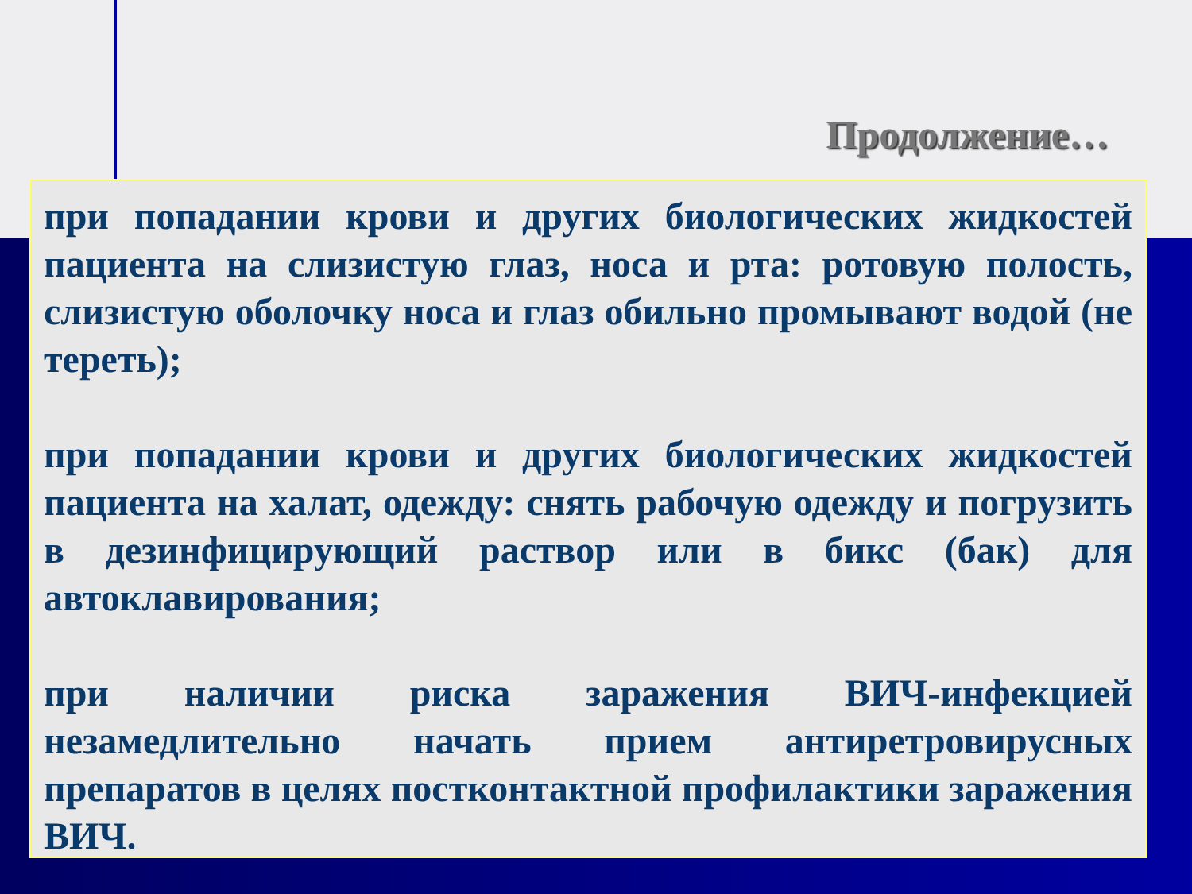Продолжение…
при попадании крови и других биологических жидкостей пациента на слизистую глаз, носа и рта: ротовую полость, слизистую оболочку носа и глаз обильно промывают водой (не тереть);
при попадании крови и других биологических жидкостей пациента на халат, одежду: снять рабочую одежду и погрузить в дезинфицирующий раствор или в бикс (бак) для автоклавирования;
при наличии риска заражения ВИЧ-инфекцией незамедлительно начать прием антиретровирусных препаратов в целях постконтактной профилактики заражения ВИЧ.